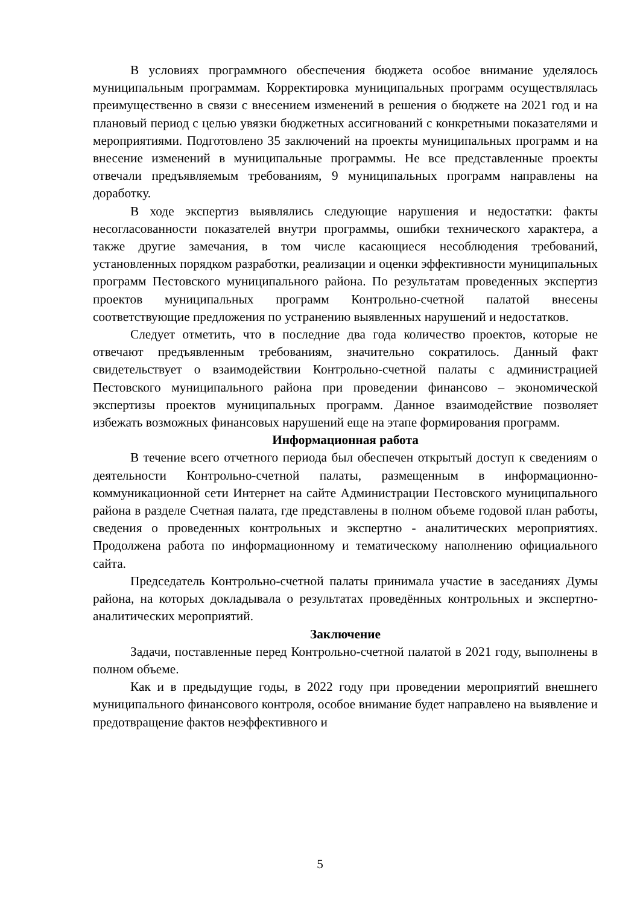В условиях программного обеспечения бюджета особое внимание уделялось муниципальным программам. Корректировка муниципальных программ осуществлялась преимущественно в связи с внесением изменений в решения о бюджете на 2021 год и на плановый период с целью увязки бюджетных ассигнований с конкретными показателями и мероприятиями. Подготовлено 35 заключений на проекты муниципальных программ и на внесение изменений в муниципальные программы. Не все представленные проекты отвечали предъявляемым требованиям, 9 муниципальных программ направлены на доработку.
В ходе экспертиз выявлялись следующие нарушения и недостатки: факты несогласованности показателей внутри программы, ошибки технического характера, а также другие замечания, в том числе касающиеся несоблюдения требований, установленных порядком разработки, реализации и оценки эффективности муниципальных программ Пестовского муниципального района. По результатам проведенных экспертиз проектов муниципальных программ Контрольно-счетной палатой внесены соответствующие предложения по устранению выявленных нарушений и недостатков.
Следует отметить, что в последние два года количество проектов, которые не отвечают предъявленным требованиям, значительно сократилось. Данный факт свидетельствует о взаимодействии Контрольно-счетной палаты с администрацией Пестовского муниципального района при проведении финансово – экономической экспертизы проектов муниципальных программ. Данное взаимодействие позволяет избежать возможных финансовых нарушений еще на этапе формирования программ.
Информационная работа
В течение всего отчетного периода был обеспечен открытый доступ к сведениям о деятельности Контрольно-счетной палаты, размещенным в информационно-коммуникационной сети Интернет на сайте Администрации Пестовского муниципального района в разделе Счетная палата, где представлены в полном объеме годовой план работы, сведения о проведенных контрольных и экспертно - аналитических мероприятиях. Продолжена работа по информационному и тематическому наполнению официального сайта.
Председатель Контрольно-счетной палаты принимала участие в заседаниях Думы района, на которых докладывала о результатах проведённых контрольных и экспертно-аналитических мероприятий.
Заключение
Задачи, поставленные перед Контрольно-счетной палатой в 2021 году, выполнены в полном объеме.
Как и в предыдущие годы, в 2022 году при проведении мероприятий внешнего муниципального финансового контроля, особое внимание будет направлено на выявление и предотвращение фактов неэффективного и
5